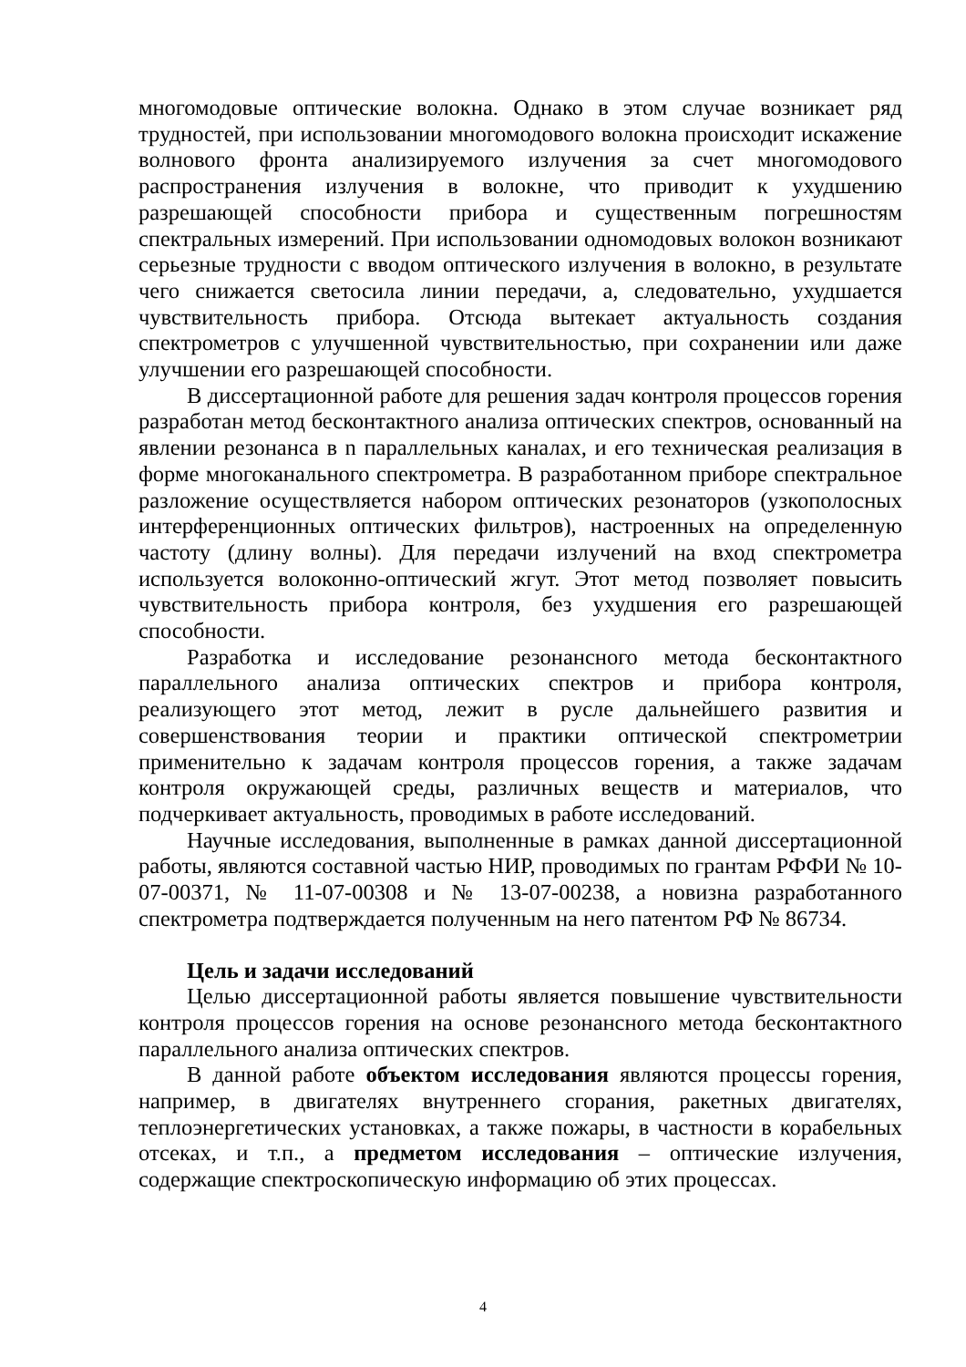многомодовые оптические волокна. Однако в этом случае возникает ряд трудностей, при использовании многомодового волокна происходит искажение волнового фронта анализируемого излучения за счет многомодового распространения излучения в волокне, что приводит к ухудшению разрешающей способности прибора и существенным погрешностям спектральных измерений. При использовании одномодовых волокон возникают серьезные трудности с вводом оптического излучения в волокно, в результате чего снижается светосила линии передачи, а, следовательно, ухудшается чувствительность прибора. Отсюда вытекает актуальность создания спектрометров с улучшенной чувствительностью, при сохранении или даже улучшении его разрешающей способности.
В диссертационной работе для решения задач контроля процессов горения разработан метод бесконтактного анализа оптических спектров, основанный на явлении резонанса в n параллельных каналах, и его техническая реализация в форме многоканального спектрометра. В разработанном приборе спектральное разложение осуществляется набором оптических резонаторов (узкополосных интерференционных оптических фильтров), настроенных на определенную частоту (длину волны). Для передачи излучений на вход спектрометра используется волоконно-оптический жгут. Этот метод позволяет повысить чувствительность прибора контроля, без ухудшения его разрешающей способности.
Разработка и исследование резонансного метода бесконтактного параллельного анализа оптических спектров и прибора контроля, реализующего этот метод, лежит в русле дальнейшего развития и совершенствования теории и практики оптической спектрометрии применительно к задачам контроля процессов горения, а также задачам контроля окружающей среды, различных веществ и материалов, что подчеркивает актуальность, проводимых в работе исследований.
Научные исследования, выполненные в рамках данной диссертационной работы, являются составной частью НИР, проводимых по грантам РФФИ № 10-07-00371, № 11-07-00308 и № 13-07-00238, а новизна разработанного спектрометра подтверждается полученным на него патентом РФ № 86734.
Цель и задачи исследований
Целью диссертационной работы является повышение чувствительности контроля процессов горения на основе резонансного метода бесконтактного параллельного анализа оптических спектров.
В данной работе объектом исследования являются процессы горения, например, в двигателях внутреннего сгорания, ракетных двигателях, теплоэнергетических установках, а также пожары, в частности в корабельных отсеках, и т.п., а предметом исследования – оптические излучения, содержащие спектроскопическую информацию об этих процессах.
4